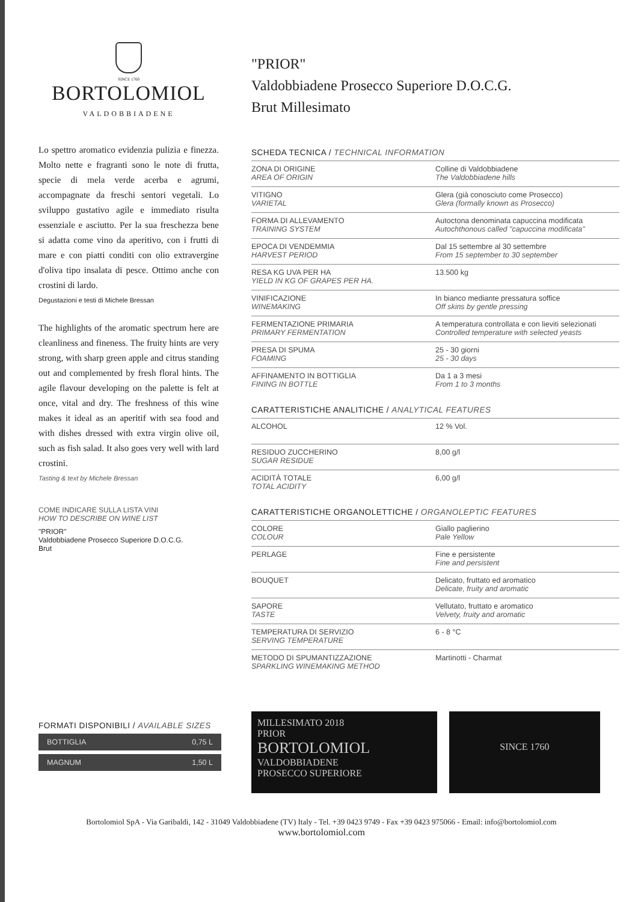SINCE 1760
BORTOLOMIOL
VALDOBBIADENE
Lo spettro aromatico evidenzia pulizia e finezza. Molto nette e fragranti sono le note di frutta, specie di mela verde acerba e agrumi, accompagnate da freschi sentori vegetali. Lo sviluppo gustativo agile e immediato risulta essenziale e asciutto. Per la sua freschezza bene si adatta come vino da aperitivo, con i frutti di mare e con piatti conditi con olio extravergine d'oliva tipo insalata di pesce. Ottimo anche con crostini di lardo.
Degustazioni e testi di Michele Bressan
The highlights of the aromatic spectrum here are cleanliness and fineness. The fruity hints are very strong, with sharp green apple and citrus standing out and complemented by fresh floral hints. The agile flavour developing on the palette is felt at once, vital and dry. The freshness of this wine makes it ideal as an aperitif with sea food and with dishes dressed with extra virgin olive oil, such as fish salad. It also goes very well with lard crostini.
Tasting & text by Michele Bressan
COME INDICARE SULLA LISTA VINI
HOW TO DESCRIBE ON WINE LIST
"PRIOR"
Valdobbiadene Prosecco Superiore D.O.C.G.
Brut
FORMATI DISPONIBILI / AVAILABLE SIZES
| BOTTIGLIA | 0,75 L |
| MAGNUM | 1,50 L |
"PRIOR"
Valdobbiadene Prosecco Superiore D.O.C.G.
Brut Millesimato
SCHEDA TECNICA / TECHNICAL INFORMATION
| ZONA DI ORIGINE AREA OF ORIGIN | Colline di Valdobbiadene The Valdobbiadene hills |
| VITIGNO VARIETAL | Glera (già conosciuto come Prosecco) Glera (formally known as Prosecco) |
| FORMA DI ALLEVAMENTO TRAINING SYSTEM | Autoctona denominata capuccina modificata Autochthonous called "capuccina modificata" |
| EPOCA DI VENDEMMIA HARVEST PERIOD | Dal 15 settembre al 30 settembre From 15 september to 30 september |
| RESA KG UVA PER HA YIELD IN KG OF GRAPES PER HA. | 13.500 kg |
| VINIFICAZIONE WINEMAKING | In bianco mediante pressatura soffice Off skins by gentle pressing |
| FERMENTAZIONE PRIMARIA PRIMARY FERMENTATION | A temperatura controllata e con lieviti selezionati Controlled temperature with selected yeasts |
| PRESA DI SPUMA FOAMING | 25 - 30 giorni 25 - 30 days |
| AFFINAMENTO IN BOTTIGLIA FINING IN BOTTLE | Da 1 a 3 mesi From 1 to 3 months |
CARATTERISTICHE ANALITICHE / ANALYTICAL FEATURES
| ALCOHOL | 12 % Vol. |
| RESIDUO ZUCCHERINO SUGAR RESIDUE | 8,00 g/l |
| ACIDITÀ TOTALE TOTAL ACIDITY | 6,00 g/l |
CARATTERISTICHE ORGANOLETTICHE / ORGANOLEPTIC FEATURES
| COLORE COLOUR | Giallo paglierino Pale Yellow |
| PERLAGE | Fine e persistente Fine and persistent |
| BOUQUET | Delicato, fruttato ed aromatico Delicate, fruity and aromatic |
| SAPORE TASTE | Vellutato, fruttato e aromatico Velvety, fruity and aromatic |
| TEMPERATURA DI SERVIZIO SERVING TEMPERATURE | 6 - 8 °C |
| METODO DI SPUMANTIZZAZIONE SPARKLING WINEMAKING METHOD | Martinotti - Charmat |
MILLESIMATO 2018
PRIOR
BORTOLOMIOL
VALDOBBIADENE
PROSECCO SUPERIORE
SINCE 1760
Bortolomiol SpA - Via Garibaldi, 142 - 31049 Valdobbiadene (TV) Italy - Tel. +39 0423 9749 - Fax +39 0423 975066 - Email: info@bortolomiol.com
www.bortolomiol.com